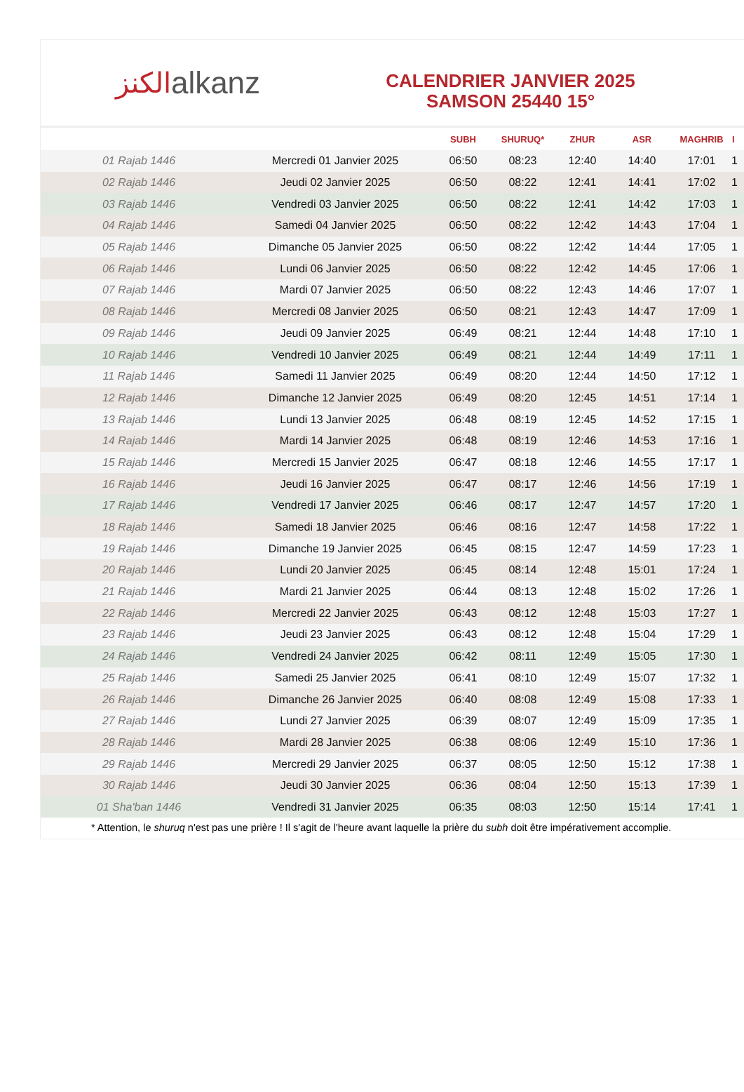الكنز alkanz
CALENDRIER JANVIER 2025
SAMSON 25440 15°
| | | SUBH | SHURUQ* | ZHUR | ASR | MAGHRIB | I |
| --- | --- | --- | --- | --- | --- | --- | --- |
| 01 Rajab 1446 | Mercredi 01 Janvier 2025 | 06:50 | 08:23 | 12:40 | 14:40 | 17:01 | 1 |
| 02 Rajab 1446 | Jeudi 02 Janvier 2025 | 06:50 | 08:22 | 12:41 | 14:41 | 17:02 | 1 |
| 03 Rajab 1446 | Vendredi 03 Janvier 2025 | 06:50 | 08:22 | 12:41 | 14:42 | 17:03 | 1 |
| 04 Rajab 1446 | Samedi 04 Janvier 2025 | 06:50 | 08:22 | 12:42 | 14:43 | 17:04 | 1 |
| 05 Rajab 1446 | Dimanche 05 Janvier 2025 | 06:50 | 08:22 | 12:42 | 14:44 | 17:05 | 1 |
| 06 Rajab 1446 | Lundi 06 Janvier 2025 | 06:50 | 08:22 | 12:42 | 14:45 | 17:06 | 1 |
| 07 Rajab 1446 | Mardi 07 Janvier 2025 | 06:50 | 08:22 | 12:43 | 14:46 | 17:07 | 1 |
| 08 Rajab 1446 | Mercredi 08 Janvier 2025 | 06:50 | 08:21 | 12:43 | 14:47 | 17:09 | 1 |
| 09 Rajab 1446 | Jeudi 09 Janvier 2025 | 06:49 | 08:21 | 12:44 | 14:48 | 17:10 | 1 |
| 10 Rajab 1446 | Vendredi 10 Janvier 2025 | 06:49 | 08:21 | 12:44 | 14:49 | 17:11 | 1 |
| 11 Rajab 1446 | Samedi 11 Janvier 2025 | 06:49 | 08:20 | 12:44 | 14:50 | 17:12 | 1 |
| 12 Rajab 1446 | Dimanche 12 Janvier 2025 | 06:49 | 08:20 | 12:45 | 14:51 | 17:14 | 1 |
| 13 Rajab 1446 | Lundi 13 Janvier 2025 | 06:48 | 08:19 | 12:45 | 14:52 | 17:15 | 1 |
| 14 Rajab 1446 | Mardi 14 Janvier 2025 | 06:48 | 08:19 | 12:46 | 14:53 | 17:16 | 1 |
| 15 Rajab 1446 | Mercredi 15 Janvier 2025 | 06:47 | 08:18 | 12:46 | 14:55 | 17:17 | 1 |
| 16 Rajab 1446 | Jeudi 16 Janvier 2025 | 06:47 | 08:17 | 12:46 | 14:56 | 17:19 | 1 |
| 17 Rajab 1446 | Vendredi 17 Janvier 2025 | 06:46 | 08:17 | 12:47 | 14:57 | 17:20 | 1 |
| 18 Rajab 1446 | Samedi 18 Janvier 2025 | 06:46 | 08:16 | 12:47 | 14:58 | 17:22 | 1 |
| 19 Rajab 1446 | Dimanche 19 Janvier 2025 | 06:45 | 08:15 | 12:47 | 14:59 | 17:23 | 1 |
| 20 Rajab 1446 | Lundi 20 Janvier 2025 | 06:45 | 08:14 | 12:48 | 15:01 | 17:24 | 1 |
| 21 Rajab 1446 | Mardi 21 Janvier 2025 | 06:44 | 08:13 | 12:48 | 15:02 | 17:26 | 1 |
| 22 Rajab 1446 | Mercredi 22 Janvier 2025 | 06:43 | 08:12 | 12:48 | 15:03 | 17:27 | 1 |
| 23 Rajab 1446 | Jeudi 23 Janvier 2025 | 06:43 | 08:12 | 12:48 | 15:04 | 17:29 | 1 |
| 24 Rajab 1446 | Vendredi 24 Janvier 2025 | 06:42 | 08:11 | 12:49 | 15:05 | 17:30 | 1 |
| 25 Rajab 1446 | Samedi 25 Janvier 2025 | 06:41 | 08:10 | 12:49 | 15:07 | 17:32 | 1 |
| 26 Rajab 1446 | Dimanche 26 Janvier 2025 | 06:40 | 08:08 | 12:49 | 15:08 | 17:33 | 1 |
| 27 Rajab 1446 | Lundi 27 Janvier 2025 | 06:39 | 08:07 | 12:49 | 15:09 | 17:35 | 1 |
| 28 Rajab 1446 | Mardi 28 Janvier 2025 | 06:38 | 08:06 | 12:49 | 15:10 | 17:36 | 1 |
| 29 Rajab 1446 | Mercredi 29 Janvier 2025 | 06:37 | 08:05 | 12:50 | 15:12 | 17:38 | 1 |
| 30 Rajab 1446 | Jeudi 30 Janvier 2025 | 06:36 | 08:04 | 12:50 | 15:13 | 17:39 | 1 |
| 01 Sha'ban 1446 | Vendredi 31 Janvier 2025 | 06:35 | 08:03 | 12:50 | 15:14 | 17:41 | 1 |
* Attention, le shuruq n'est pas une prière ! Il s'agit de l'heure avant laquelle la prière du subh doit être impérativement accomplie.